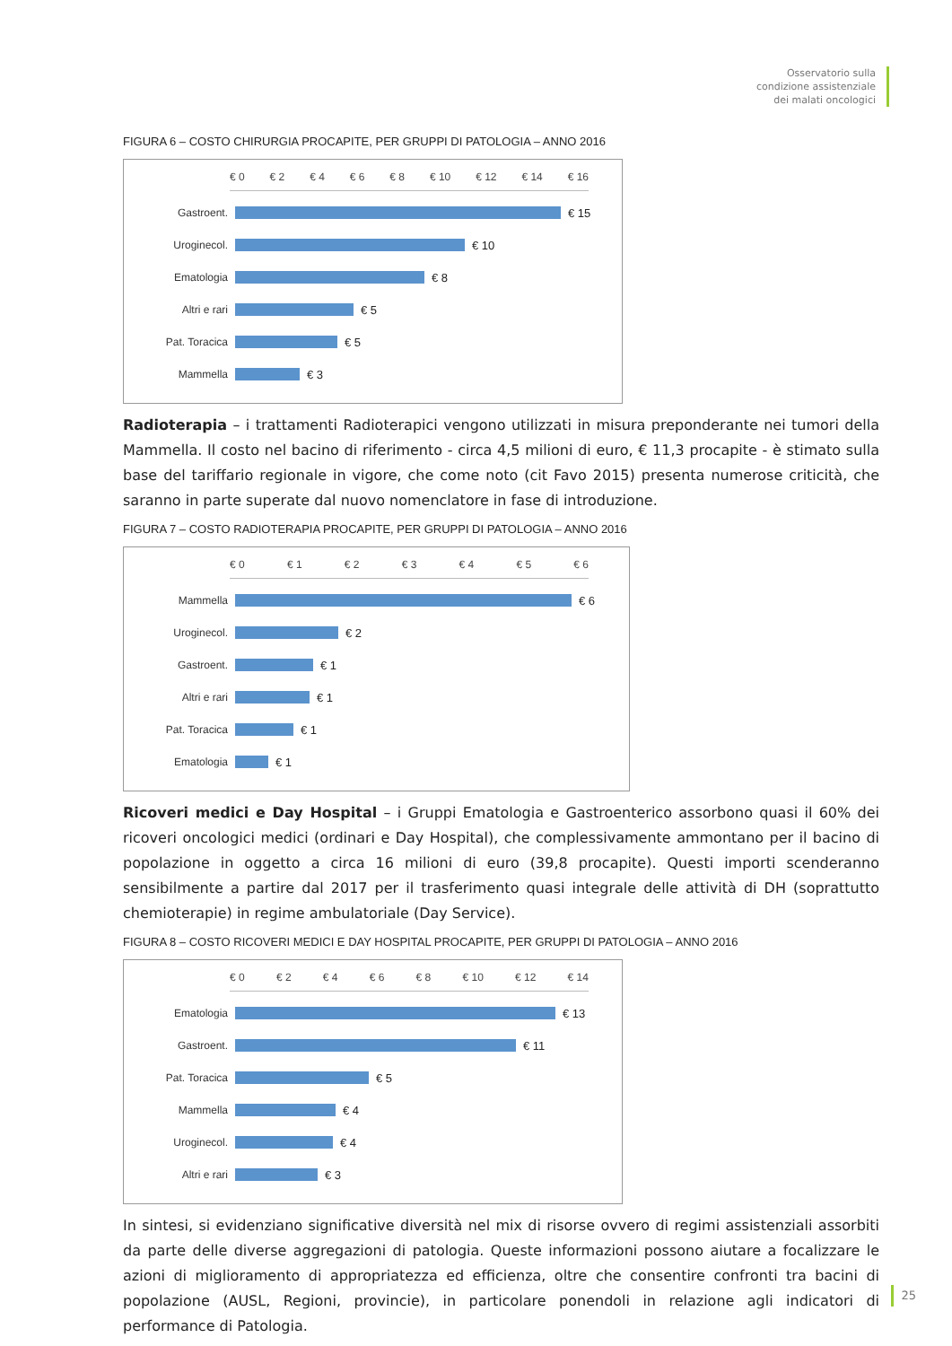Osservatorio sulla
condizione assistenziale
dei malati oncologici
FIGURA 6 – COSTO CHIRURGIA PROCAPITE, PER GRUPPI DI PATOLOGIA – ANNO 2016
€ 0 € 2 € 4 € 6 € 8 € 10 € 12 € 14 € 16
Gastroent. € 15
Uroginecol. € 10
Ematologia € 8
Altri e rari € 5
Pat. Toracica € 5
Mammella € 3
Radioterapia – i trattamenti Radioterapici vengono utilizzati in misura preponderante nei tumori della Mammella. Il costo nel bacino di riferimento - circa 4,5 milioni di euro, € 11,3 procapite - è stimato sulla base del tariffario regionale in vigore, che come noto (cit Favo 2015) presenta numerose criticità, che saranno in parte superate dal nuovo nomenclatore in fase di introduzione.
FIGURA 7 – COSTO RADIOTERAPIA PROCAPITE, PER GRUPPI DI PATOLOGIA – ANNO 2016
€ 0 € 1 € 2 € 3 € 4 € 5 € 6
Mammella € 6
Uroginecol. € 2
Gastroent. € 1
Altri e rari € 1
Pat. Toracica € 1
Ematologia € 1
Ricoveri medici e Day Hospital – i Gruppi Ematologia e Gastroenterico assorbono quasi il 60% dei ricoveri oncologici medici (ordinari e Day Hospital), che complessivamente ammontano per il bacino di popolazione in oggetto a circa 16 milioni di euro (39,8 procapite). Questi importi scenderanno sensibilmente a partire dal 2017 per il trasferimento quasi integrale delle attività di DH (soprattutto chemioterapie) in regime ambulatoriale (Day Service).
FIGURA 8 – COSTO RICOVERI MEDICI E DAY HOSPITAL PROCAPITE, PER GRUPPI DI PATOLOGIA – ANNO 2016
€ 0 € 2 € 4 € 6 € 8 € 10 € 12 € 14
Ematologia € 13
Gastroent. € 11
Pat. Toracica € 5
Mammella € 4
Uroginecol. € 4
Altri e rari € 3
In sintesi, si evidenziano significative diversità nel mix di risorse ovvero di regimi assistenziali assorbiti da parte delle diverse aggregazioni di patologia. Queste informazioni possono aiutare a focalizzare le azioni di miglioramento di appropriatezza ed efficienza, oltre che consentire confronti tra bacini di popolazione (AUSL, Regioni, provincie), in particolare ponendoli in relazione agli indicatori di performance di Patologia.
25